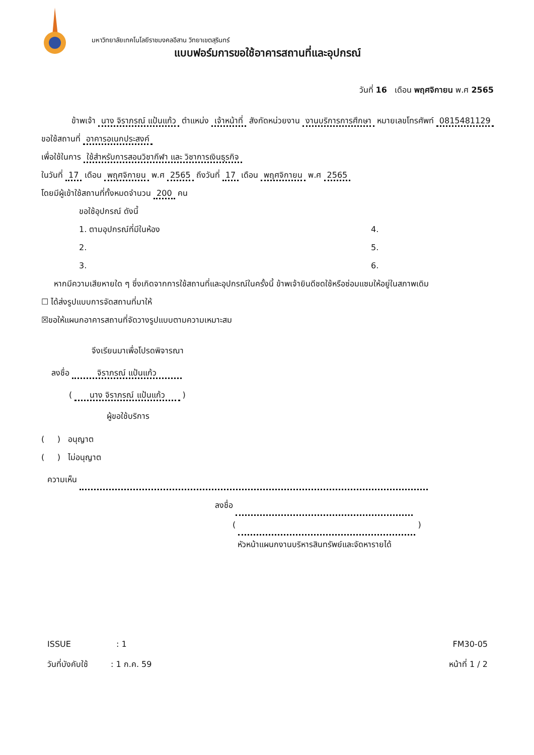มหาวิทยาลัยเทคโนโลยีราชมงคลอีสาน วิทยาเขตสุรินทร์
แบบฟอร์มการขอใช้อาคารสถานที่และอุปกรณ์
วันที่ 16 เดือน พฤศจิกายน พ.ศ 2565
ข้าพเจ้า นาง จิราภรณ์ แป้นแก้ว ตำแหน่ง เจ้าหน้าที่ สังกัดหน่วยงาน งานบริการการศึกษา หมายเลขโทรศัพท์ 0815481129
ขอใช้สถานที่ อาคารอเนกประสงค์
เพื่อใช้ในการ ใช้สำหรับการสอนวิชากีฬา และ วิชาการเงินธุรกิจ
ในวันที่ 17 เดือน พฤศจิกายน พ.ศ 2565 ถึงวันที่ 17 เดือน พฤศจิกายน พ.ศ 2565
โดยมีผู้เข้าใช้สถานที่ทั้งหมดจำนวน 200 คน
ขอใช้อุปกรณ์ ดังนี้
1. ตามอุปกรณ์ที่มีในห้อง
4.
2.
5.
3.
6.
หากมีความเสียหายใด ๆ ซึ่งเกิดจากการใช้สถานที่และอุปกรณ์ในครั้งนี้ ข้าพเจ้ายินดีชดใช้หรือซ่อมแซมให้อยู่ในสภาพเดิม
☐ ได้ส่งรูปแบบการจัดสถานที่มาให้
☒ขอให้แผนกอาคารสถานที่จัดวางรูปแบบตามความเหมาะสม
จึงเรียนมาเพื่อโปรดพิจารณา
ลงชื่อ จิราภรณ์ แป้นแก้ว
( นาง จิราภรณ์ แป้นแก้ว )
ผู้ขอใช้บริการ
( ) อนุญาต
( ) ไม่อนุญาต
ความเห็น
ลงชื่อ
( )
หัวหน้าแผนกงานบริหารสินทรัพย์และจัดหารายได้
ISSUE : 1 FM30-05
วันที่บังคับใช้ : 1 ก.ค. 59 หน้าที่ 1 / 2